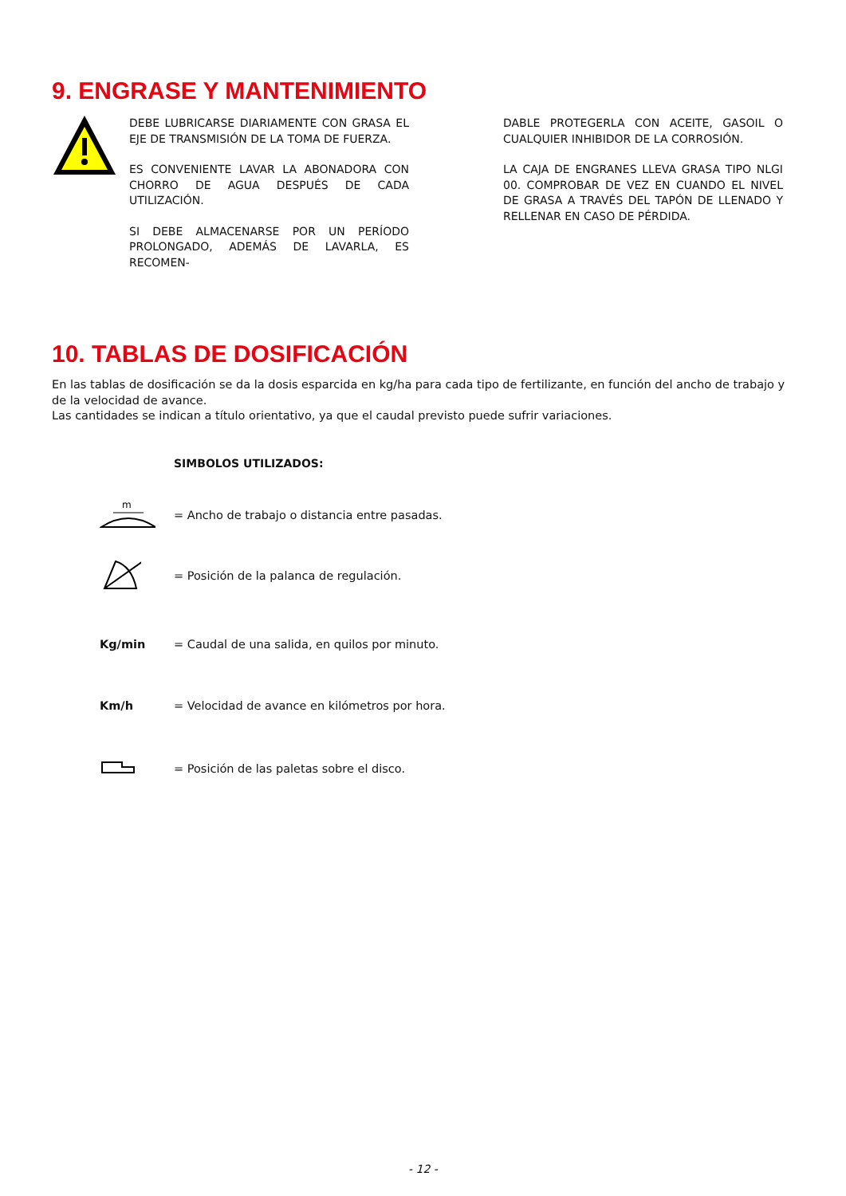9. ENGRASE Y MANTENIMIENTO
DEBE LUBRICARSE DIARIAMENTE CON GRASA EL EJE DE TRANSMISIÓN DE LA TOMA DE FUERZA.
ES CONVENIENTE LAVAR LA ABONADORA CON CHORRO DE AGUA DESPUÉS DE CADA UTILIZACIÓN.
SI DEBE ALMACENARSE POR UN PERÍODO PROLONGADO, ADEMÁS DE LAVARLA, ES RECOMEN-
DABLE PROTEGERLA CON ACEITE, GASOIL O CUALQUIER INHIBIDOR DE LA CORROSIÓN.
LA CAJA DE ENGRANES LLEVA GRASA TIPO NLGI 00. COMPROBAR DE VEZ EN CUANDO EL NIVEL DE GRASA A TRAVÉS DEL TAPÓN DE LLENADO Y RELLENAR EN CASO DE PÉRDIDA.
10. TABLAS DE DOSIFICACIÓN
En las tablas de dosificación se da la dosis esparcida en kg/ha para cada tipo de fertilizante, en función del ancho de trabajo y de la velocidad de avance.
Las cantidades se indican a título orientativo, ya que el caudal previsto puede sufrir variaciones.
SIMBOLOS UTILIZADOS:
m
= Ancho de trabajo o distancia entre pasadas.
= Posición de la palanca de regulación.
Kg/min
= Caudal de una salida, en quilos por minuto.
Km/h
= Velocidad de avance en kilómetros por hora.
= Posición de las paletas sobre el disco.
- 12 -